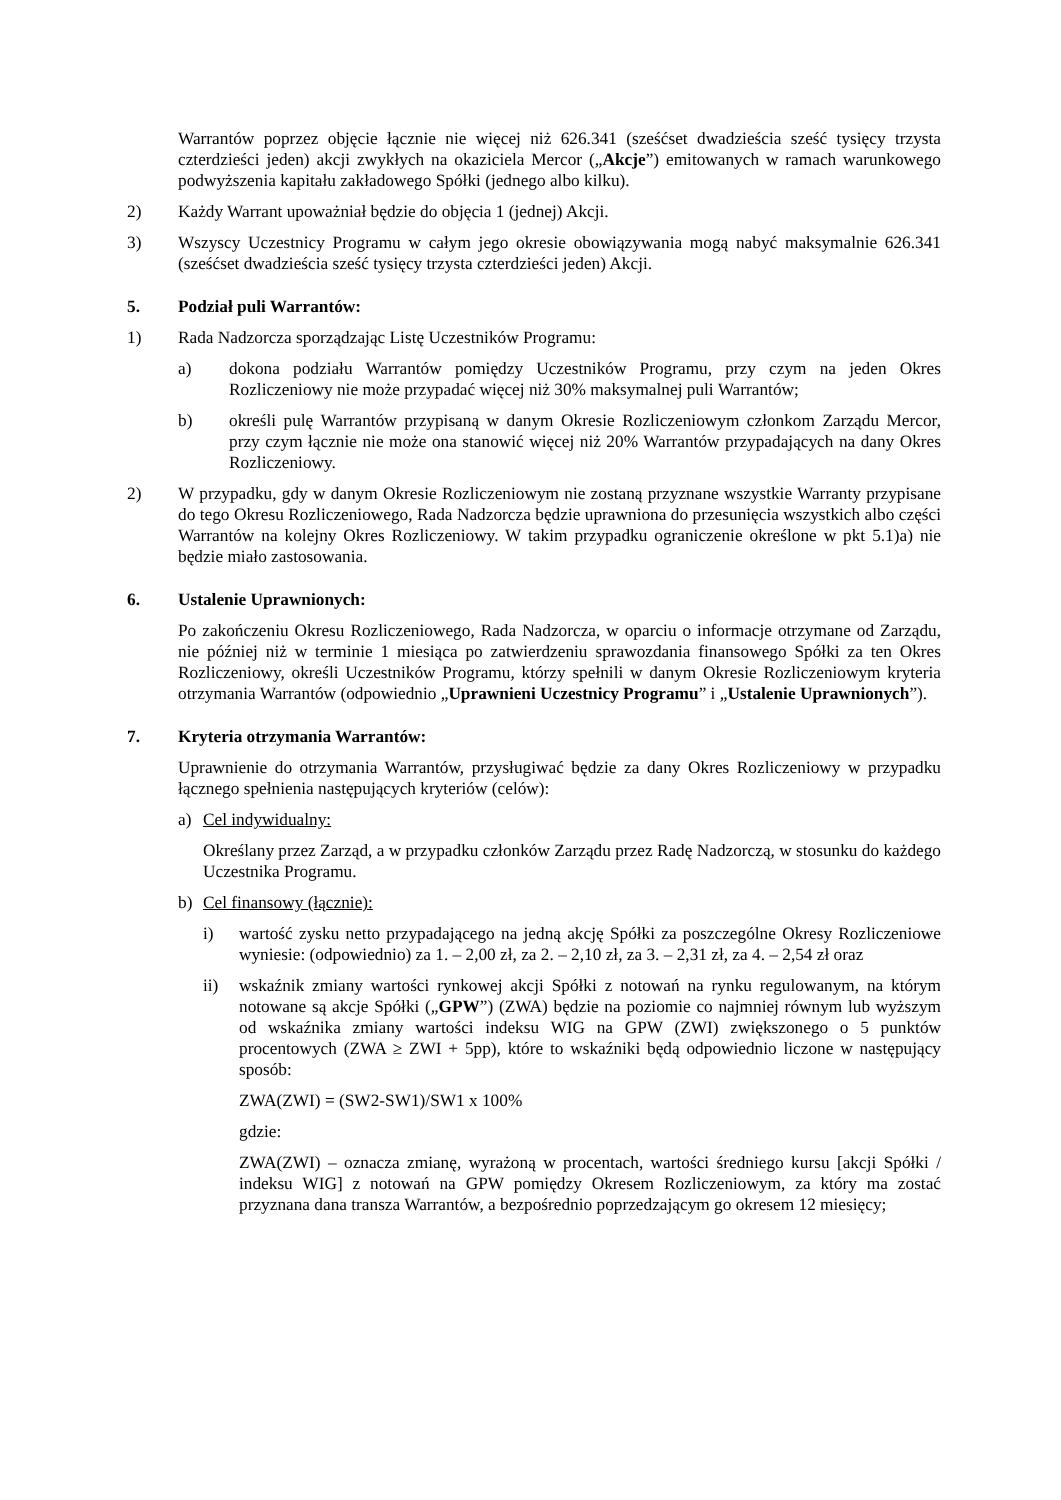Warrantów poprzez objęcie łącznie nie więcej niż 626.341 (sześćset dwadzieścia sześć tysięcy trzysta czterdzieści jeden) akcji zwykłych na okaziciela Mercor („Akcje”) emitowanych w ramach warunkowego podwyższenia kapitału zakładowego Spółki (jednego albo kilku).
2) Każdy Warrant upoważniał będzie do objęcia 1 (jednej) Akcji.
3) Wszyscy Uczestnicy Programu w całym jego okresie obowiązywania mogą nabyć maksymalnie 626.341 (sześćset dwadzieścia sześć tysięcy trzysta czterdzieści jeden) Akcji.
5. Podział puli Warrantów:
1) Rada Nadzorcza sporządzając Listę Uczestników Programu:
a) dokona podziału Warrantów pomiędzy Uczestników Programu, przy czym na jeden Okres Rozliczeniowy nie może przypadać więcej niż 30% maksymalnej puli Warrantów;
b) określi pulę Warrantów przypisaną w danym Okresie Rozliczeniowym członkom Zarządu Mercor, przy czym łącznie nie może ona stanowić więcej niż 20% Warrantów przypadających na dany Okres Rozliczeniowy.
2) W przypadku, gdy w danym Okresie Rozliczeniowym nie zostaną przyznane wszystkie Warranty przypisane do tego Okresu Rozliczeniowego, Rada Nadzorcza będzie uprawniona do przesunięcia wszystkich albo części Warrantów na kolejny Okres Rozliczeniowy. W takim przypadku ograniczenie określone w pkt 5.1)a) nie będzie miało zastosowania.
6. Ustalenie Uprawnionych:
Po zakończeniu Okresu Rozliczeniowego, Rada Nadzorcza, w oparciu o informacje otrzymane od Zarządu, nie później niż w terminie 1 miesiąca po zatwierdzeniu sprawozdania finansowego Spółki za ten Okres Rozliczeniowy, określi Uczestników Programu, którzy spełnili w danym Okresie Rozliczeniowym kryteria otrzymania Warrantów (odpowiednio „Uprawnieni Uczestnicy Programu” i „Ustalenie Uprawnionych”).
7. Kryteria otrzymania Warrantów:
Uprawnienie do otrzymania Warrantów, przysługiwać będzie za dany Okres Rozliczeniowy w przypadku łącznego spełnienia następujących kryteriów (celów):
a) Cel indywidualny:
Określany przez Zarząd, a w przypadku członków Zarządu przez Radę Nadzorczą, w stosunku do każdego Uczestnika Programu.
b) Cel finansowy (łącznie):
i) wartość zysku netto przypadającego na jedną akcję Spółki za poszczególne Okresy Rozliczeniowe wyniesie: (odpowiednio) za 1. – 2,00 zł, za 2. – 2,10 zł, za 3. – 2,31 zł, za 4. – 2,54 zł oraz
ii) wskaźnik zmiany wartości rynkowej akcji Spółki z notowań na rynku regulowanym, na którym notowane są akcje Spółki („GPW”) (ZWA) będzie na poziomie co najmniej równym lub wyższym od wskaźnika zmiany wartości indeksu WIG na GPW (ZWI) zwiększonego o 5 punktów procentowych (ZWA ≥ ZWI + 5pp), które to wskaźniki będą odpowiednio liczone w następujący sposób:
ZWA(ZWI) = (SW2-SW1)/SW1 x 100%
gdzie:
ZWA(ZWI) – oznacza zmianę, wyrażoną w procentach, wartości średniego kursu [akcji Spółki / indeksu WIG] z notowań na GPW pomiędzy Okresem Rozliczeniowym, za który ma zostać przyznana dana transza Warrantów, a bezpośrednio poprzedzającym go okresem 12 miesięcy;